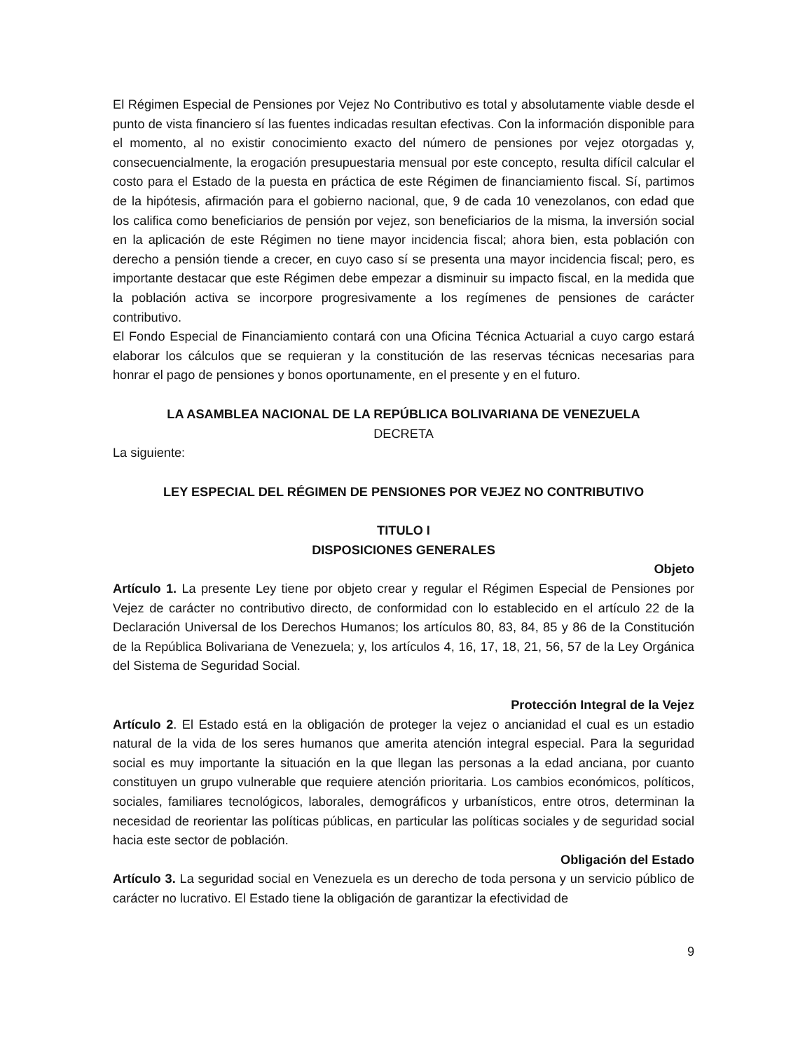El Régimen Especial de Pensiones por Vejez No Contributivo es total y absolutamente viable desde el punto de vista financiero sí las fuentes indicadas resultan efectivas. Con la información disponible para el momento, al no existir conocimiento exacto del número de pensiones por vejez otorgadas y, consecuencialmente, la erogación presupuestaria mensual por este concepto, resulta difícil calcular el costo para el Estado de la puesta en práctica de este Régimen de financiamiento fiscal. Sí, partimos de la hipótesis, afirmación para el gobierno nacional, que, 9 de cada 10 venezolanos, con edad que los califica como beneficiarios de pensión por vejez, son beneficiarios de la misma, la inversión social en la aplicación de este Régimen no tiene mayor incidencia fiscal; ahora bien, esta población con derecho a pensión tiende a crecer, en cuyo caso sí se presenta una mayor incidencia fiscal; pero, es importante destacar que este Régimen debe empezar a disminuir su impacto fiscal, en la medida que la población activa se incorpore progresivamente a los regímenes de pensiones de carácter contributivo.
El Fondo Especial de Financiamiento contará con una Oficina Técnica Actuarial a cuyo cargo estará elaborar los cálculos que se requieran y la constitución de las reservas técnicas necesarias para honrar el pago de pensiones y bonos oportunamente, en el presente y en el futuro.
LA ASAMBLEA NACIONAL DE LA REPÚBLICA BOLIVARIANA DE VENEZUELA
DECRETA
La siguiente:
LEY ESPECIAL DEL RÉGIMEN DE PENSIONES POR VEJEZ NO CONTRIBUTIVO
TITULO I
DISPOSICIONES GENERALES
Objeto
Artículo 1. La presente Ley tiene por objeto crear y regular el Régimen Especial de Pensiones por Vejez de carácter no contributivo directo, de conformidad con lo establecido en el artículo 22 de la Declaración Universal de los Derechos Humanos; los artículos 80, 83, 84, 85 y 86 de la Constitución de la República Bolivariana de Venezuela; y, los artículos 4, 16, 17, 18, 21, 56, 57 de la Ley Orgánica del Sistema de Seguridad Social.
Protección Integral de la Vejez
Artículo 2. El Estado está en la obligación de proteger la vejez o ancianidad el cual es un estadio natural de la vida de los seres humanos que amerita atención integral especial. Para la seguridad social es muy importante la situación en la que llegan las personas a la edad anciana, por cuanto constituyen un grupo vulnerable que requiere atención prioritaria. Los cambios económicos, políticos, sociales, familiares tecnológicos, laborales, demográficos y urbanísticos, entre otros, determinan la necesidad de reorientar las políticas públicas, en particular las políticas sociales y de seguridad social hacia este sector de población.
Obligación del Estado
Artículo 3. La seguridad social en Venezuela es un derecho de toda persona y un servicio público de carácter no lucrativo. El Estado tiene la obligación de garantizar la efectividad de
9